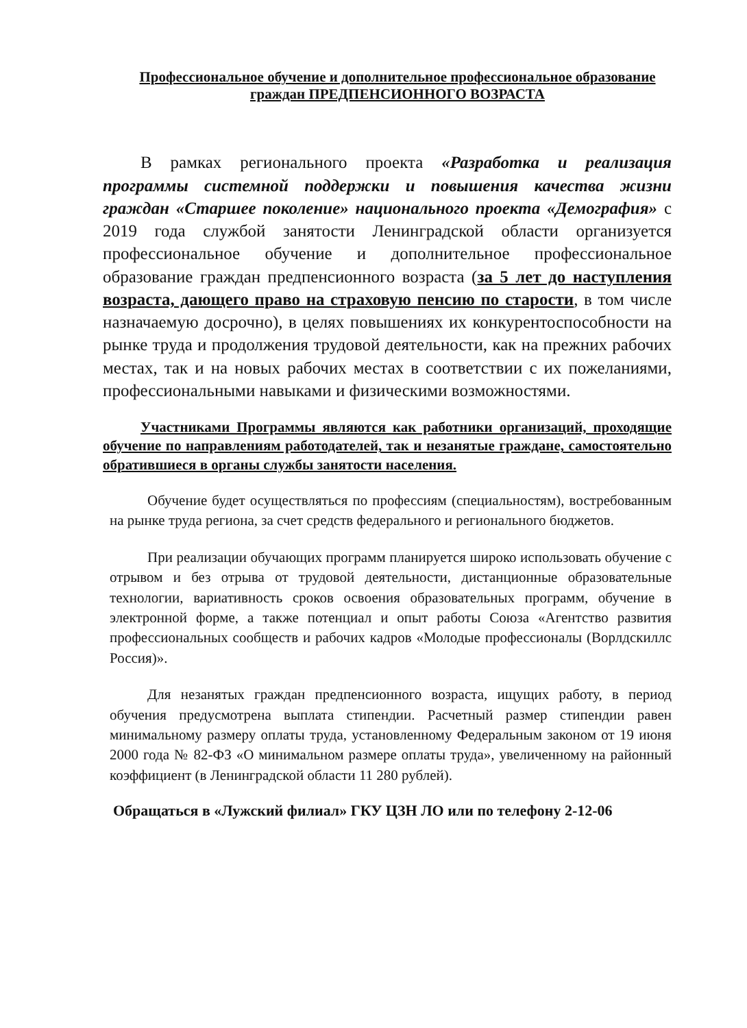Профессиональное обучение и дополнительное профессиональное образование граждан ПРЕДПЕНСИОННОГО ВОЗРАСТА
В рамках регионального проекта «Разработка и реализация программы системной поддержки и повышения качества жизни граждан «Старшее поколение» национального проекта «Демография» с 2019 года службой занятости Ленинградской области организуется профессиональное обучение и дополнительное профессиональное образование граждан предпенсионного возраста (за 5 лет до наступления возраста, дающего право на страховую пенсию по старости, в том числе назначаемую досрочно), в целях повышениях их конкурентоспособности на рынке труда и продолжения трудовой деятельности, как на прежних рабочих местах, так и на новых рабочих местах в соответствии с их пожеланиями, профессиональными навыками и физическими возможностями.
Участниками Программы являются как работники организаций, проходящие обучение по направлениям работодателей, так и незанятые граждане, самостоятельно обратившиеся в органы службы занятости населения.
Обучение будет осуществляться по профессиям (специальностям), востребованным на рынке труда региона, за счет средств федерального и регионального бюджетов.
При реализации обучающих программ планируется широко использовать обучение с отрывом и без отрыва от трудовой деятельности, дистанционные образовательные технологии, вариативность сроков освоения образовательных программ, обучение в электронной форме, а также потенциал и опыт работы Союза «Агентство развития профессиональных сообществ и рабочих кадров «Молодые профессионалы (Ворлдскиллс Россия)».
Для незанятых граждан предпенсионного возраста, ищущих работу, в период обучения предусмотрена выплата стипендии. Расчетный размер стипендии равен минимальному размеру оплаты труда, установленному Федеральным законом от 19 июня 2000 года № 82-ФЗ «О минимальном размере оплаты труда», увеличенному на районный коэффициент (в Ленинградской области 11 280 рублей).
Обращаться в «Лужский филиал» ГКУ ЦЗН ЛО или по телефону 2-12-06